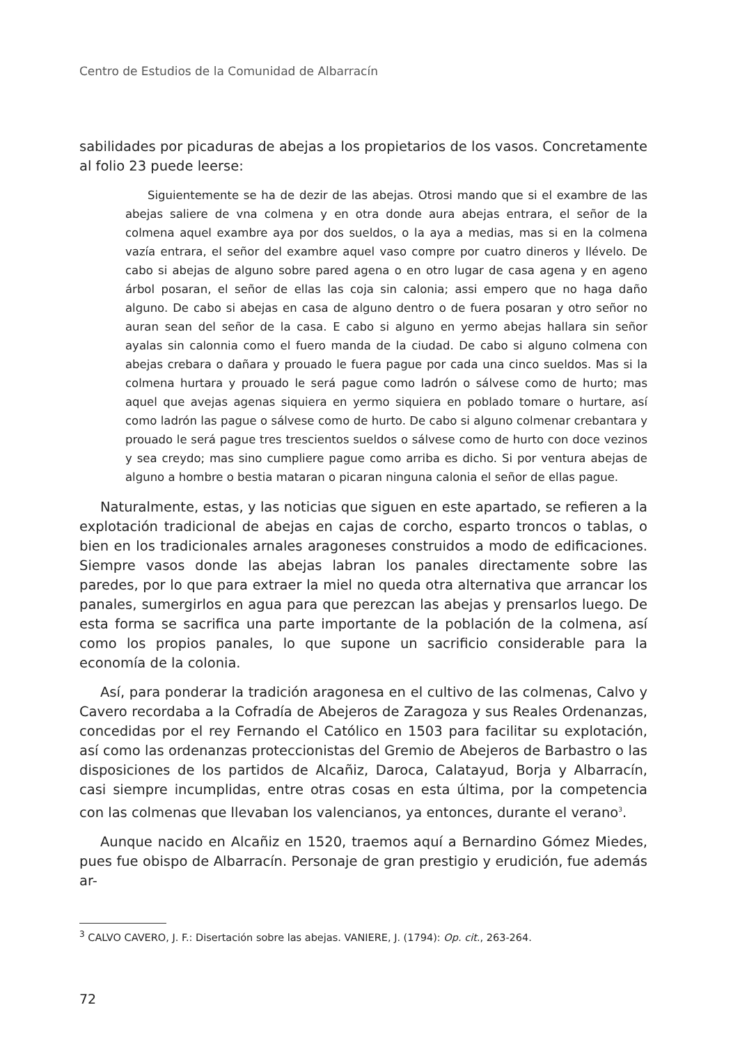Centro de Estudios de la Comunidad de Albarracín
sabilidades por picaduras de abejas a los propietarios de los vasos. Concretamente al folio 23 puede leerse:
Siguientemente se ha de dezir de las abejas. Otrosi mando que si el exambre de las abejas saliere de vna colmena y en otra donde aura abejas entrara, el señor de la colmena aquel exambre aya por dos sueldos, o la aya a medias, mas si en la colmena vazía entrara, el señor del exambre aquel vaso compre por cuatro dineros y llévelo. De cabo si abejas de alguno sobre pared agena o en otro lugar de casa agena y en ageno árbol posaran, el señor de ellas las coja sin calonia; assi empero que no haga daño alguno. De cabo si abejas en casa de alguno dentro o de fuera posaran y otro señor no auran sean del señor de la casa. E cabo si alguno en yermo abejas hallara sin señor ayalas sin calonnia como el fuero manda de la ciudad. De cabo si alguno colmena con abejas crebara o dañara y prouado le fuera pague por cada una cinco sueldos. Mas si la colmena hurtara y prouado le será pague como ladrón o sálvese como de hurto; mas aquel que avejas agenas siquiera en yermo siquiera en poblado tomare o hurtare, así como ladrón las pague o sálvese como de hurto. De cabo si alguno colmenar crebantara y prouado le será pague tres trescientos sueldos o sálvese como de hurto con doce vezinos y sea creydo; mas sino cumpliere pague como arriba es dicho. Si por ventura abejas de alguno a hombre o bestia mataran o picaran ninguna calonia el señor de ellas pague.
Naturalmente, estas, y las noticias que siguen en este apartado, se refieren a la explotación tradicional de abejas en cajas de corcho, esparto troncos o tablas, o bien en los tradicionales arnales aragoneses construidos a modo de edificaciones. Siempre vasos donde las abejas labran los panales directamente sobre las paredes, por lo que para extraer la miel no queda otra alternativa que arrancar los panales, sumergirlos en agua para que perezcan las abejas y prensarlos luego. De esta forma se sacrifica una parte importante de la población de la colmena, así como los propios panales, lo que supone un sacrificio considerable para la economía de la colonia.
Así, para ponderar la tradición aragonesa en el cultivo de las colmenas, Calvo y Cavero recordaba a la Cofradía de Abejeros de Zaragoza y sus Reales Ordenanzas, concedidas por el rey Fernando el Católico en 1503 para facilitar su explotación, así como las ordenanzas proteccionistas del Gremio de Abejeros de Barbastro o las disposiciones de los partidos de Alcañiz, Daroca, Calatayud, Borja y Albarracín, casi siempre incumplidas, entre otras cosas en esta última, por la competencia con las colmenas que llevaban los valencianos, ya entonces, durante el verano<sup>3</sup>.
Aunque nacido en Alcañiz en 1520, traemos aquí a Bernardino Gómez Miedes, pues fue obispo de Albarracín. Personaje de gran prestigio y erudición, fue además ar-
<sup>3</sup> CALVO CAVERO, J. F.: Disertación sobre las abejas. VANIERE, J. (1794): Op. cit., 263-264.
72